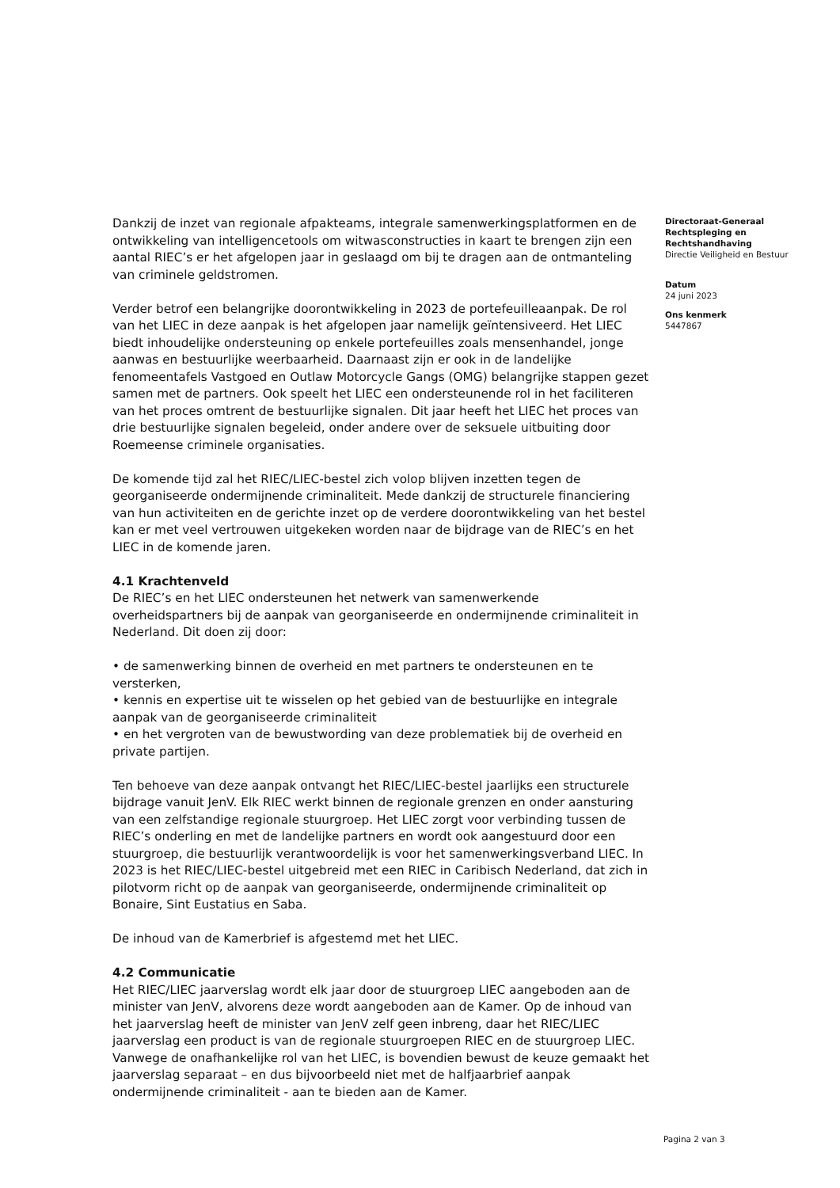Dankzij de inzet van regionale afpakteams, integrale samenwerkingsplatformen en de ontwikkeling van intelligencetools om witwasconstructies in kaart te brengen zijn een aantal RIEC’s er het afgelopen jaar in geslaagd om bij te dragen aan de ontmanteling van criminele geldstromen.
Verder betrof een belangrijke doorontwikkeling in 2023 de portefeuilleaanpak. De rol van het LIEC in deze aanpak is het afgelopen jaar namelijk geïntensiveerd. Het LIEC biedt inhoudelijke ondersteuning op enkele portefeuilles zoals mensenhandel, jonge aanwas en bestuurlijke weerbaarheid. Daarnaast zijn er ook in de landelijke fenomeentafels Vastgoed en Outlaw Motorcycle Gangs (OMG) belangrijke stappen gezet samen met de partners. Ook speelt het LIEC een ondersteunende rol in het faciliteren van het proces omtrent de bestuurlijke signalen. Dit jaar heeft het LIEC het proces van drie bestuurlijke signalen begeleid, onder andere over de seksuele uitbuiting door Roemeense criminele organisaties.
De komende tijd zal het RIEC/LIEC-bestel zich volop blijven inzetten tegen de georganiseerde ondermijnende criminaliteit. Mede dankzij de structurele financiering van hun activiteiten en de gerichte inzet op de verdere doorontwikkeling van het bestel kan er met veel vertrouwen uitgekeken worden naar de bijdrage van de RIEC’s en het LIEC in de komende jaren.
4.1 Krachtenveld
De RIEC’s en het LIEC ondersteunen het netwerk van samenwerkende overheidspartners bij de aanpak van georganiseerde en ondermijnende criminaliteit in Nederland. Dit doen zij door:
• de samenwerking binnen de overheid en met partners te ondersteunen en te versterken,
• kennis en expertise uit te wisselen op het gebied van de bestuurlijke en integrale aanpak van de georganiseerde criminaliteit
• en het vergroten van de bewustwording van deze problematiek bij de overheid en private partijen.
Ten behoeve van deze aanpak ontvangt het RIEC/LIEC-bestel jaarlijks een structurele bijdrage vanuit JenV. Elk RIEC werkt binnen de regionale grenzen en onder aansturing van een zelfstandige regionale stuurgroep. Het LIEC zorgt voor verbinding tussen de RIEC’s onderling en met de landelijke partners en wordt ook aangestuurd door een stuurgroep, die bestuurlijk verantwoordelijk is voor het samenwerkingsverband LIEC. In 2023 is het RIEC/LIEC-bestel uitgebreid met een RIEC in Caribisch Nederland, dat zich in pilotvorm richt op de aanpak van georganiseerde, ondermijnende criminaliteit op Bonaire, Sint Eustatius en Saba.
De inhoud van de Kamerbrief is afgestemd met het LIEC.
4.2 Communicatie
Het RIEC/LIEC jaarverslag wordt elk jaar door de stuurgroep LIEC aangeboden aan de minister van JenV, alvorens deze wordt aangeboden aan de Kamer. Op de inhoud van het jaarverslag heeft de minister van JenV zelf geen inbreng, daar het RIEC/LIEC jaarverslag een product is van de regionale stuurgroepen RIEC en de stuurgroep LIEC. Vanwege de onafhankelijke rol van het LIEC, is bovendien bewust de keuze gemaakt het jaarverslag separaat – en dus bijvoorbeeld niet met de halfjaarbrief aanpak ondermijnende criminaliteit - aan te bieden aan de Kamer.
Directoraat-Generaal Rechtspleging en Rechtshandhaving
Directie Veiligheid en Bestuur
Datum
24 juni 2023
Ons kenmerk
5447867
Pagina 2 van 3